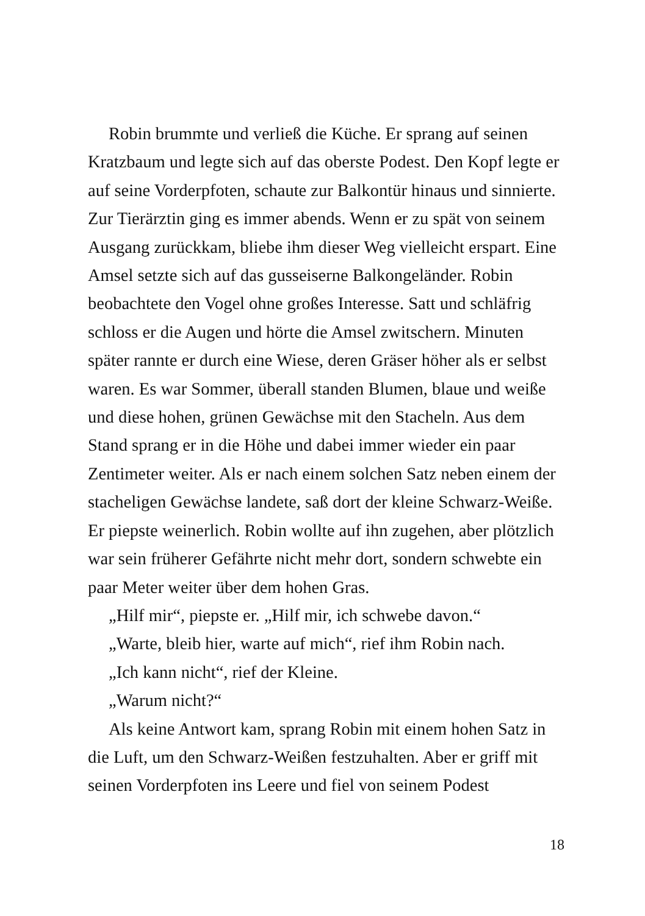Robin brummte und verließ die Küche. Er sprang auf seinen Kratzbaum und legte sich auf das oberste Podest. Den Kopf legte er auf seine Vorderpfoten, schaute zur Balkontür hinaus und sinnierte. Zur Tierärztin ging es immer abends. Wenn er zu spät von seinem Ausgang zurückkam, bliebe ihm dieser Weg vielleicht erspart. Eine Amsel setzte sich auf das gusseiserne Balkongeländer. Robin beobachtete den Vogel ohne großes Interesse. Satt und schläfrig schloss er die Augen und hörte die Amsel zwitschern. Minuten später rannte er durch eine Wiese, deren Gräser höher als er selbst waren. Es war Sommer, überall standen Blumen, blaue und weiße und diese hohen, grünen Gewächse mit den Stacheln. Aus dem Stand sprang er in die Höhe und dabei immer wieder ein paar Zentimeter weiter. Als er nach einem solchen Satz neben einem der stacheligen Gewächse landete, saß dort der kleine Schwarz-Weiße. Er piepste weinerlich. Robin wollte auf ihn zugehen, aber plötzlich war sein früherer Gefährte nicht mehr dort, sondern schwebte ein paar Meter weiter über dem hohen Gras.
„Hilf mir“, piepste er. „Hilf mir, ich schwebe davon.“
„Warte, bleib hier, warte auf mich“, rief ihm Robin nach.
„Ich kann nicht“, rief der Kleine.
„Warum nicht?“
Als keine Antwort kam, sprang Robin mit einem hohen Satz in die Luft, um den Schwarz-Weißen festzuhalten. Aber er griff mit seinen Vorderpfoten ins Leere und fiel von seinem Podest
18